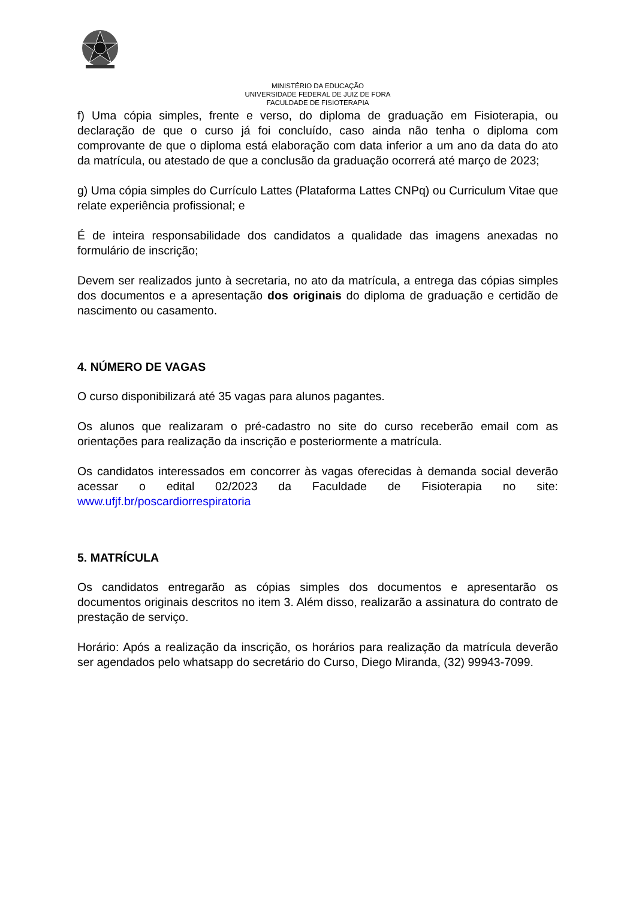MINISTÉRIO DA EDUCAÇÃO
UNIVERSIDADE FEDERAL DE JUIZ DE FORA
FACULDADE DE FISIOTERAPIA
f) Uma cópia simples, frente e verso, do diploma de graduação em Fisioterapia, ou declaração de que o curso já foi concluído, caso ainda não tenha o diploma com comprovante de que o diploma está elaboração com data inferior a um ano da data do ato da matrícula, ou atestado de que a conclusão da graduação ocorrerá até março de 2023;
g) Uma cópia simples do Currículo Lattes (Plataforma Lattes CNPq) ou Curriculum Vitae que relate experiência profissional; e
É de inteira responsabilidade dos candidatos a qualidade das imagens anexadas no formulário de inscrição;
Devem ser realizados junto à secretaria, no ato da matrícula, a entrega das cópias simples dos documentos e a apresentação dos originais do diploma de graduação e certidão de nascimento ou casamento.
4. NÚMERO DE VAGAS
O curso disponibilizará até 35 vagas para alunos pagantes.
Os alunos que realizaram o pré-cadastro no site do curso receberão email com as orientações para realização da inscrição e posteriormente a matrícula.
Os candidatos interessados em concorrer às vagas oferecidas à demanda social deverão acessar o edital 02/2023 da Faculdade de Fisioterapia no site: www.ufjf.br/poscardiorrespiratoria
5. MATRÍCULA
Os candidatos entregarão as cópias simples dos documentos e apresentarão os documentos originais descritos no item 3. Além disso, realizarão a assinatura do contrato de prestação de serviço.
Horário: Após a realização da inscrição, os horários para realização da matrícula deverão ser agendados pelo whatsapp do secretário do Curso, Diego Miranda, (32) 99943-7099.